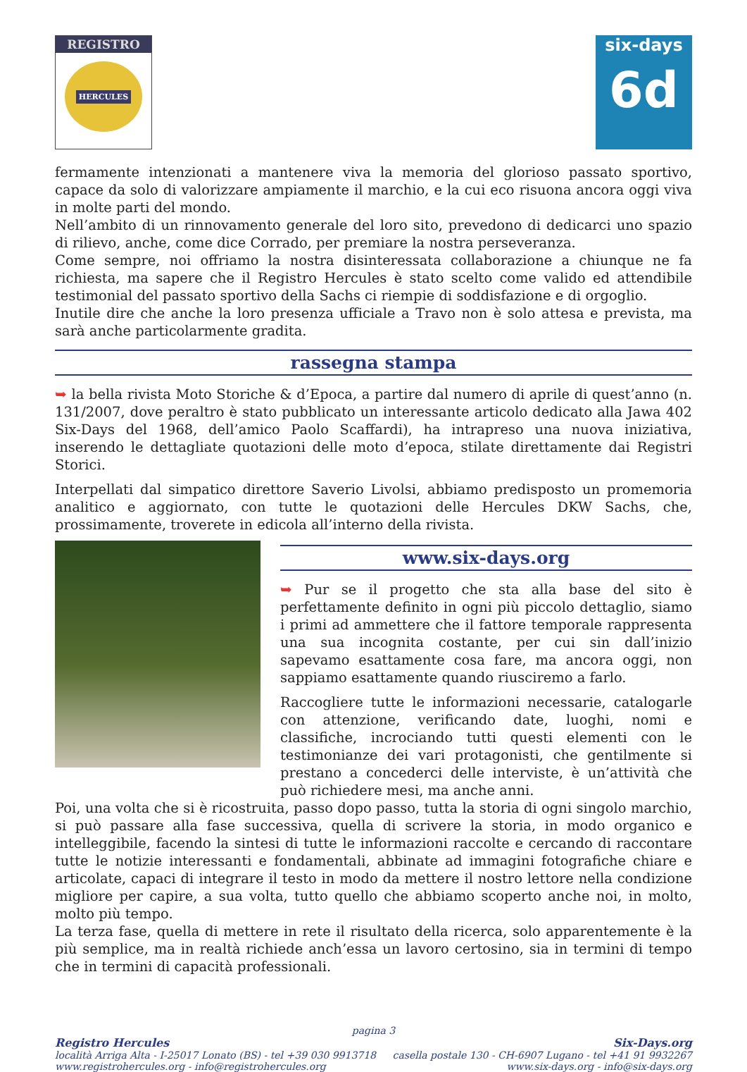REGISTRO
HERCULES
six-days
6d
fermamente intenzionati a mantenere viva la memoria del glorioso passato sportivo, capace da solo di valorizzare ampiamente il marchio, e la cui eco risuona ancora oggi viva in molte parti del mondo.
Nell’ambito di un rinnovamento generale del loro sito, prevedono di dedicarci uno spazio di rilievo, anche, come dice Corrado, per premiare la nostra perseveranza.
Come sempre, noi offriamo la nostra disinteressata collaborazione a chiunque ne fa richiesta, ma sapere che il Registro Hercules è stato scelto come valido ed attendibile testimonial del passato sportivo della Sachs ci riempie di soddisfazione e di orgoglio.
Inutile dire che anche la loro presenza ufficiale a Travo non è solo attesa e prevista, ma sarà anche particolarmente gradita.
rassegna stampa
➥ la bella rivista Moto Storiche & d’Epoca, a partire dal numero di aprile di quest’anno (n. 131/2007, dove peraltro è stato pubblicato un interessante articolo dedicato alla Jawa 402 Six-Days del 1968, dell’amico Paolo Scaffardi), ha intrapreso una nuova iniziativa, inserendo le dettagliate quotazioni delle moto d’epoca, stilate direttamente dai Registri Storici.
Interpellati dal simpatico direttore Saverio Livolsi, abbiamo predisposto un promemoria analitico e aggiornato, con tutte le quotazioni delle Hercules DKW Sachs, che, prossimamente, troverete in edicola all’interno della rivista.
www.six-days.org
➥ Pur se il progetto che sta alla base del sito è perfettamente definito in ogni più piccolo dettaglio, siamo i primi ad ammettere che il fattore temporale rappresenta una sua incognita costante, per cui sin dall’inizio sapevamo esattamente cosa fare, ma ancora oggi, non sappiamo esattamente quando riusciremo a farlo.
Raccogliere tutte le informazioni necessarie, catalogarle con attenzione, verificando date, luoghi, nomi e classifiche, incrociando tutti questi elementi con le testimonianze dei vari protagonisti, che gentilmente si prestano a concederci delle interviste, è un’attività che può richiedere mesi, ma anche anni.
Poi, una volta che si è ricostruita, passo dopo passo, tutta la storia di ogni singolo marchio, si può passare alla fase successiva, quella di scrivere la storia, in modo organico e intelleggibile, facendo la sintesi di tutte le informazioni raccolte e cercando di raccontare tutte le notizie interessanti e fondamentali, abbinate ad immagini fotografiche chiare e articolate, capaci di integrare il testo in modo da mettere il nostro lettore nella condizione migliore per capire, a sua volta, tutto quello che abbiamo scoperto anche noi, in molto, molto più tempo.
La terza fase, quella di mettere in rete il risultato della ricerca, solo apparentemente è la più semplice, ma in realtà richiede anch’essa un lavoro certosino, sia in termini di tempo che in termini di capacità professionali.
pagina 3
Registro Hercules
località Arriga Alta - I-25017 Lonato (BS) - tel +39 030 9913718
www.registrohercules.org - info@registrohercules.org
Six-Days.org
casella postale 130 - CH-6907 Lugano - tel +41 91 9932267
www.six-days.org - info@six-days.org